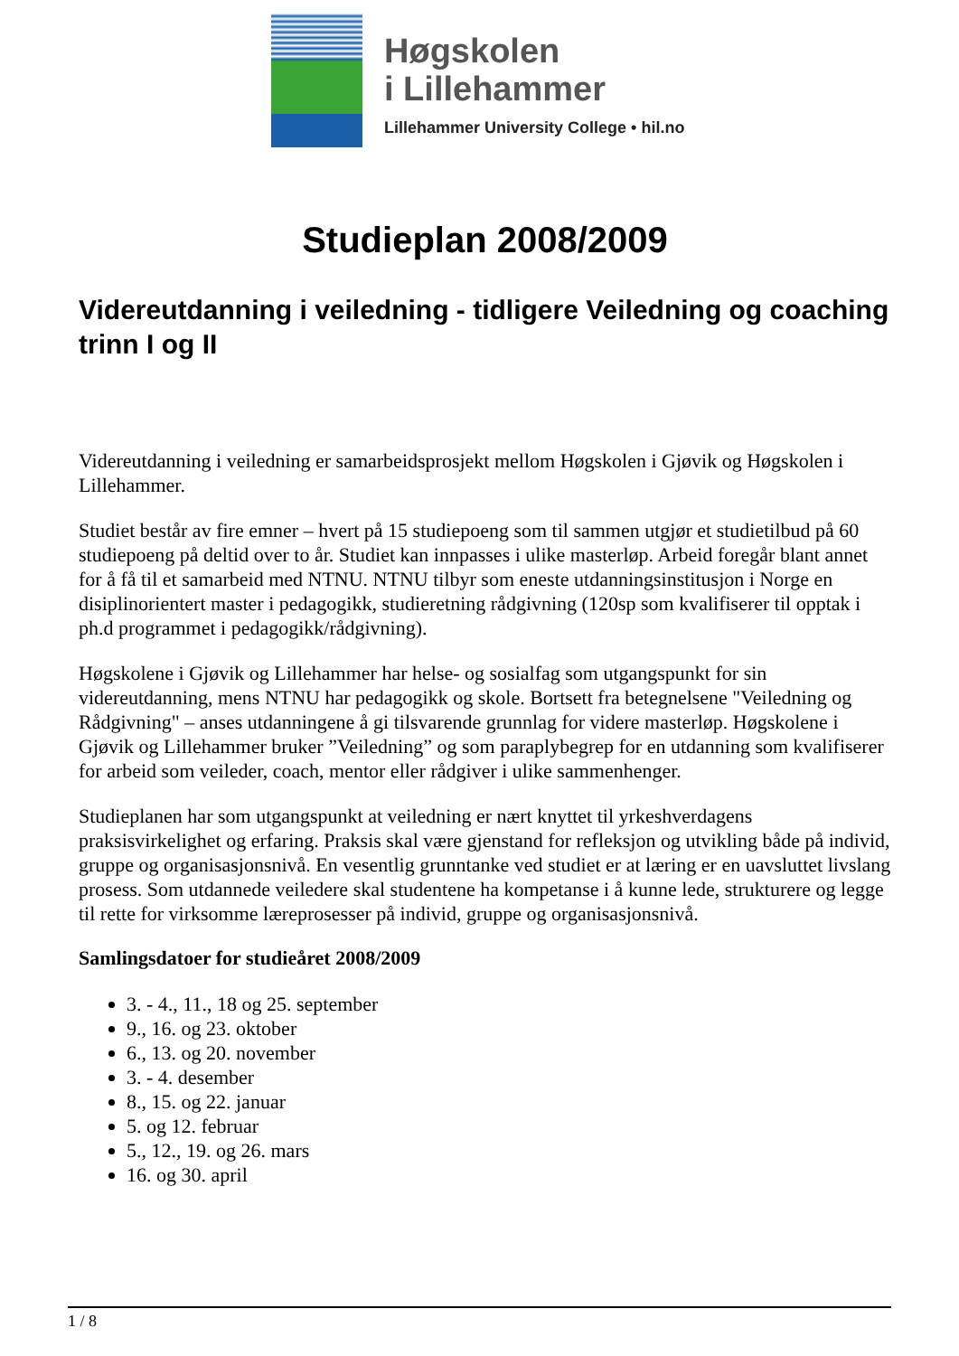Høgskolen
i Lillehammer
Lillehammer University College • hil.no
Studieplan 2008/2009
Videreutdanning i veiledning - tidligere Veiledning og coaching trinn I og II
Videreutdanning i veiledning er samarbeidsprosjekt mellom Høgskolen i Gjøvik og Høgskolen i Lillehammer.
Studiet består av fire emner – hvert på 15 studiepoeng som til sammen utgjør et studietilbud på 60 studiepoeng på deltid over to år. Studiet kan innpasses i ulike masterløp. Arbeid foregår blant annet for å få til et samarbeid med NTNU. NTNU tilbyr som eneste utdanningsinstitusjon i Norge en disiplinorientert master i pedagogikk, studieretning rådgivning (120sp som kvalifiserer til opptak i ph.d programmet i pedagogikk/rådgivning).
Høgskolene i Gjøvik og Lillehammer har helse- og sosialfag som utgangspunkt for sin videreutdanning, mens NTNU har pedagogikk og skole. Bortsett fra betegnelsene "Veiledning og Rådgivning" – anses utdanningene å gi tilsvarende grunnlag for videre masterløp. Høgskolene i Gjøvik og Lillehammer bruker ”Veiledning” og som paraplybegrep for en utdanning som kvalifiserer for arbeid som veileder, coach, mentor eller rådgiver i ulike sammenhenger.
Studieplanen har som utgangspunkt at veiledning er nært knyttet til yrkeshverdagens praksisvirkelighet og erfaring. Praksis skal være gjenstand for refleksjon og utvikling både på individ, gruppe og organisasjonsnivå. En vesentlig grunntanke ved studiet er at læring er en uavsluttet livslang prosess. Som utdannede veiledere skal studentene ha kompetanse i å kunne lede, strukturere og legge til rette for virksomme læreprosesser på individ, gruppe og organisasjonsnivå.
Samlingsdatoer for studieåret 2008/2009
3. - 4., 11., 18 og 25. september
9., 16. og 23. oktober
6., 13. og 20. november
3. - 4. desember
8., 15. og 22. januar
5. og 12. februar
5., 12., 19. og 26. mars
16. og 30. april
1 / 8